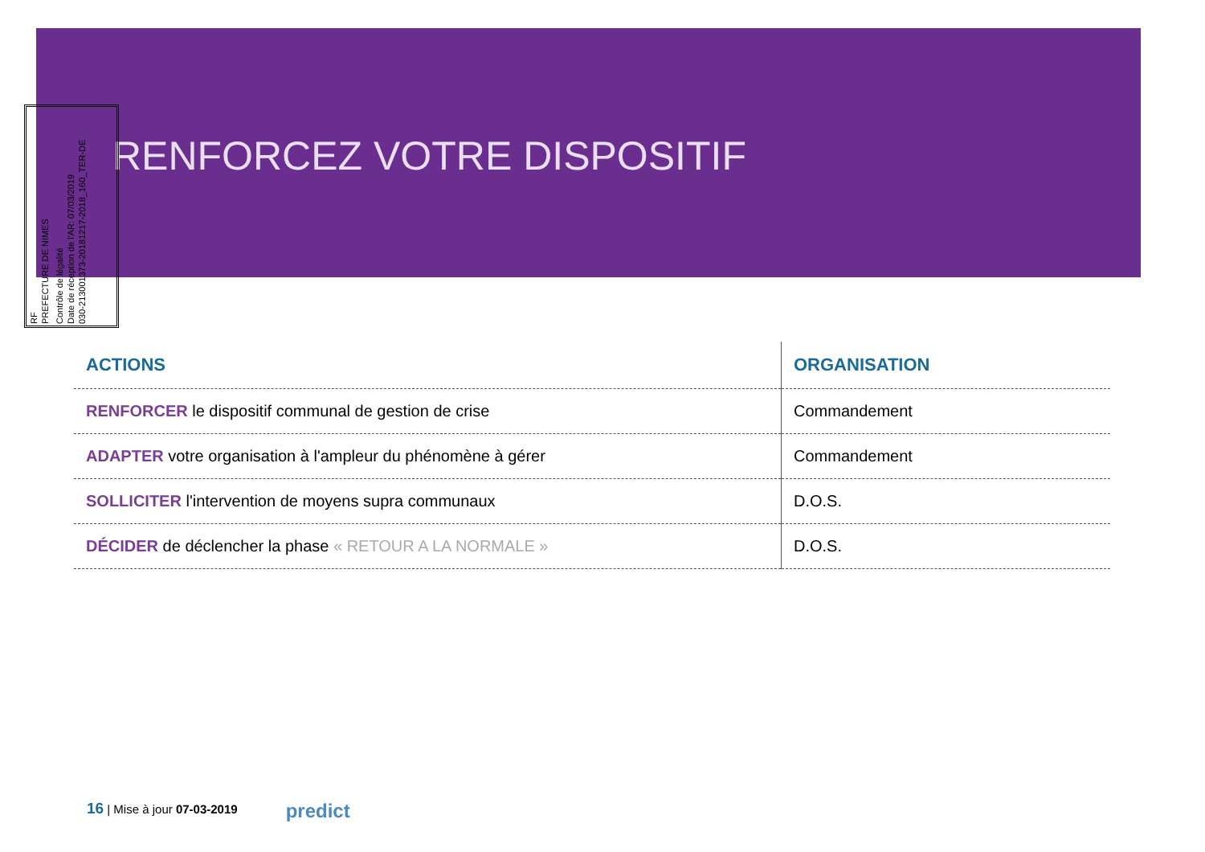RENFORCEZ VOTRE DISPOSITIF
RF
PREFECTURE DE NIMES
Contrôle de légalité
Date de réception de l'AR: 07/03/2019
030-213001373-20181217-2018_160_TER-DE
| ACTIONS | ORGANISATION |
| --- | --- |
| RENFORCER le dispositif communal de gestion de crise | Commandement |
| ADAPTER votre organisation à l'ampleur du phénomène à gérer | Commandement |
| SOLLICITER l'intervention de moyens supra communaux | D.O.S. |
| DÉCIDER de déclencher la phase « RETOUR A LA NORMALE » | D.O.S. |
16 | Mise à jour 07-03-2019 predict